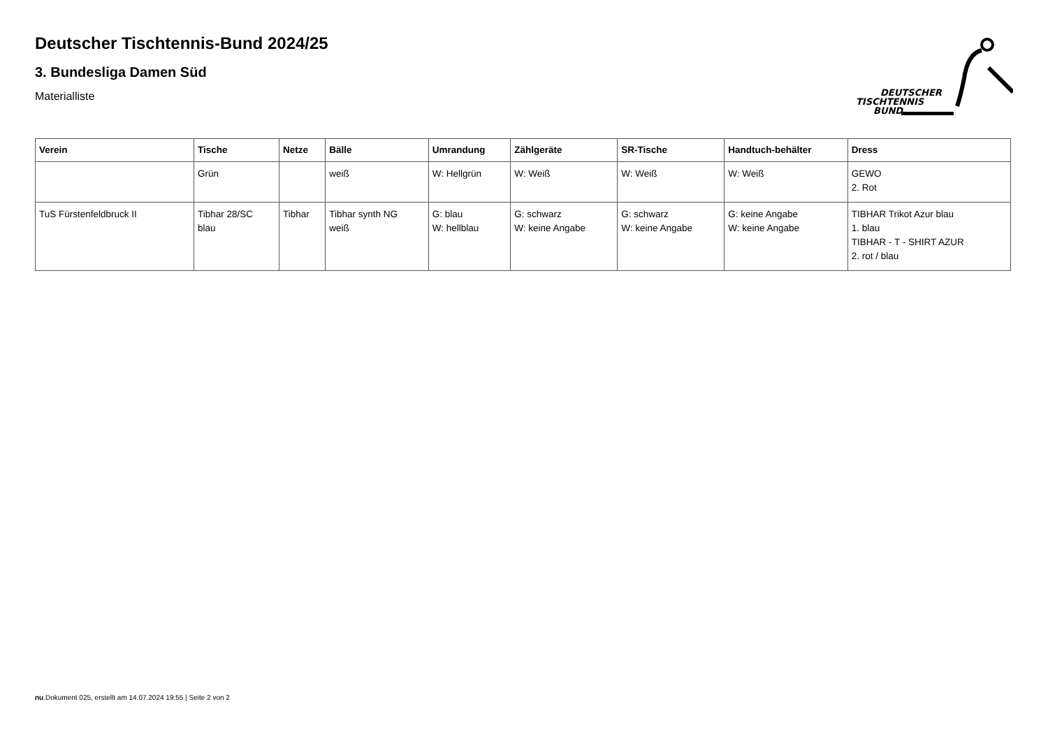Deutscher Tischtennis-Bund 2024/25
3. Bundesliga Damen Süd
Materialliste
DEUTSCHER
TISCHTENNIS
BUND
| Verein | Tische | Netze | Bälle | Umrandung | Zählgeräte | SR-Tische | Handtuch-behälter | Dress |
| --- | --- | --- | --- | --- | --- | --- | --- | --- |
| | Grün | | weiß | W: Hellgrün | W: Weiß | W: Weiß | W: Weiß | GEWO 2. Rot |
| TuS Fürstenfeldbruck II | Tibhar 28/SC blau | Tibhar | Tibhar synth NG weiß | G: blau W: hellblau | G: schwarz W: keine Angabe | G: schwarz W: keine Angabe | G: keine Angabe W: keine Angabe | TIBHAR Trikot Azur blau 1. blau TIBHAR - T - SHIRT AZUR 2. rot / blau |
nu.Dokument 025, erstellt am 14.07.2024 19:55 | Seite 2 von 2